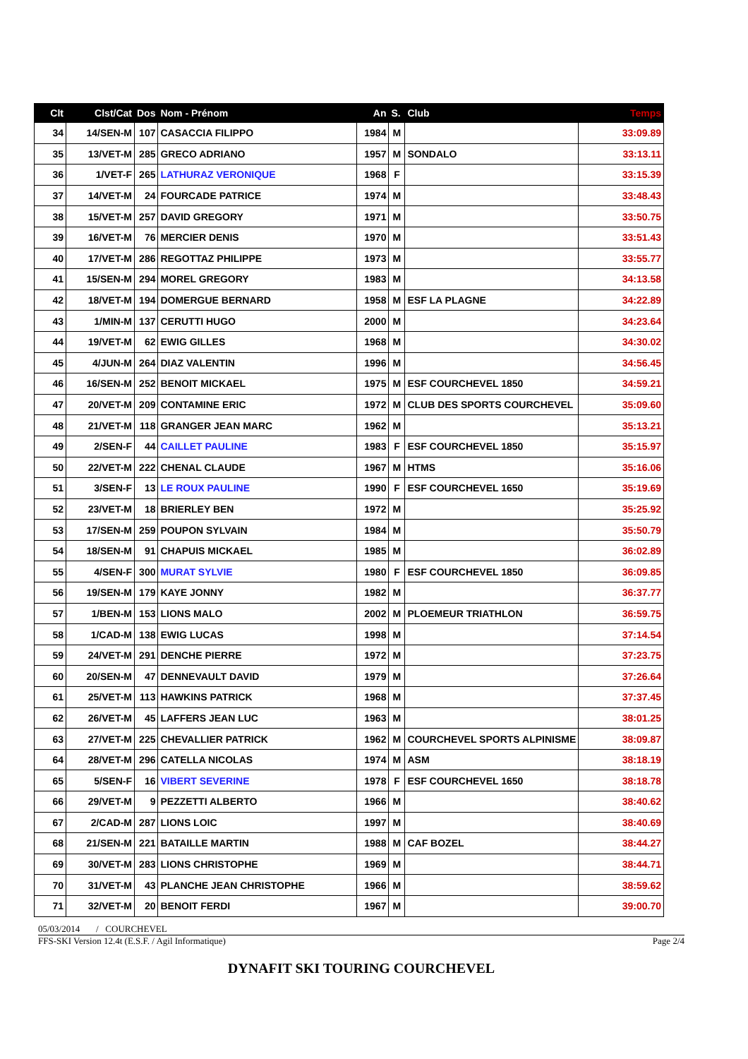| Clt | Clst/Cat | Dos | Nom - Prénom | An | S. | Club | Temps |
| --- | --- | --- | --- | --- | --- | --- | --- |
| 34 | 14/SEN-M | 107 | CASACCIA FILIPPO | 1984 | M | | 33:09.89 |
| 35 | 13/VET-M | 285 | GRECO ADRIANO | 1957 | M | SONDALO | 33:13.11 |
| 36 | 1/VET-F | 265 | LATHURAZ VERONIQUE | 1968 | F | | 33:15.39 |
| 37 | 14/VET-M | 24 | FOURCADE PATRICE | 1974 | M | | 33:48.43 |
| 38 | 15/VET-M | 257 | DAVID GREGORY | 1971 | M | | 33:50.75 |
| 39 | 16/VET-M | 76 | MERCIER DENIS | 1970 | M | | 33:51.43 |
| 40 | 17/VET-M | 286 | REGOTTAZ PHILIPPE | 1973 | M | | 33:55.77 |
| 41 | 15/SEN-M | 294 | MOREL GREGORY | 1983 | M | | 34:13.58 |
| 42 | 18/VET-M | 194 | DOMERGUE BERNARD | 1958 | M | ESF LA PLAGNE | 34:22.89 |
| 43 | 1/MIN-M | 137 | CERUTTI HUGO | 2000 | M | | 34:23.64 |
| 44 | 19/VET-M | 62 | EWIG GILLES | 1968 | M | | 34:30.02 |
| 45 | 4/JUN-M | 264 | DIAZ VALENTIN | 1996 | M | | 34:56.45 |
| 46 | 16/SEN-M | 252 | BENOIT MICKAEL | 1975 | M | ESF COURCHEVEL 1850 | 34:59.21 |
| 47 | 20/VET-M | 209 | CONTAMINE ERIC | 1972 | M | CLUB DES SPORTS COURCHEVEL | 35:09.60 |
| 48 | 21/VET-M | 118 | GRANGER JEAN MARC | 1962 | M | | 35:13.21 |
| 49 | 2/SEN-F | 44 | CAILLET PAULINE | 1983 | F | ESF COURCHEVEL 1850 | 35:15.97 |
| 50 | 22/VET-M | 222 | CHENAL CLAUDE | 1967 | M | HTMS | 35:16.06 |
| 51 | 3/SEN-F | 13 | LE ROUX PAULINE | 1990 | F | ESF COURCHEVEL 1650 | 35:19.69 |
| 52 | 23/VET-M | 18 | BRIERLEY BEN | 1972 | M | | 35:25.92 |
| 53 | 17/SEN-M | 259 | POUPON SYLVAIN | 1984 | M | | 35:50.79 |
| 54 | 18/SEN-M | 91 | CHAPUIS MICKAEL | 1985 | M | | 36:02.89 |
| 55 | 4/SEN-F | 300 | MURAT SYLVIE | 1980 | F | ESF COURCHEVEL 1850 | 36:09.85 |
| 56 | 19/SEN-M | 179 | KAYE JONNY | 1982 | M | | 36:37.77 |
| 57 | 1/BEN-M | 153 | LIONS MALO | 2002 | M | PLOEMEUR TRIATHLON | 36:59.75 |
| 58 | 1/CAD-M | 138 | EWIG LUCAS | 1998 | M | | 37:14.54 |
| 59 | 24/VET-M | 291 | DENCHE PIERRE | 1972 | M | | 37:23.75 |
| 60 | 20/SEN-M | 47 | DENNEVAULT DAVID | 1979 | M | | 37:26.64 |
| 61 | 25/VET-M | 113 | HAWKINS PATRICK | 1968 | M | | 37:37.45 |
| 62 | 26/VET-M | 45 | LAFFERS JEAN LUC | 1963 | M | | 38:01.25 |
| 63 | 27/VET-M | 225 | CHEVALLIER PATRICK | 1962 | M | COURCHEVEL SPORTS ALPINISME | 38:09.87 |
| 64 | 28/VET-M | 296 | CATELLA NICOLAS | 1974 | M | ASM | 38:18.19 |
| 65 | 5/SEN-F | 16 | VIBERT SEVERINE | 1978 | F | ESF COURCHEVEL 1650 | 38:18.78 |
| 66 | 29/VET-M | 9 | PEZZETTI ALBERTO | 1966 | M | | 38:40.62 |
| 67 | 2/CAD-M | 287 | LIONS LOIC | 1997 | M | | 38:40.69 |
| 68 | 21/SEN-M | 221 | BATAILLE MARTIN | 1988 | M | CAF BOZEL | 38:44.27 |
| 69 | 30/VET-M | 283 | LIONS CHRISTOPHE | 1969 | M | | 38:44.71 |
| 70 | 31/VET-M | 43 | PLANCHE JEAN CHRISTOPHE | 1966 | M | | 38:59.62 |
| 71 | 32/VET-M | 20 | BENOIT FERDI | 1967 | M | | 39:00.70 |
05/03/2014 / COURCHEVEL
FFS-SKI Version 12.4t (E.S.F. / Agil Informatique) Page 2/4
DYNAFIT SKI TOURING COURCHEVEL